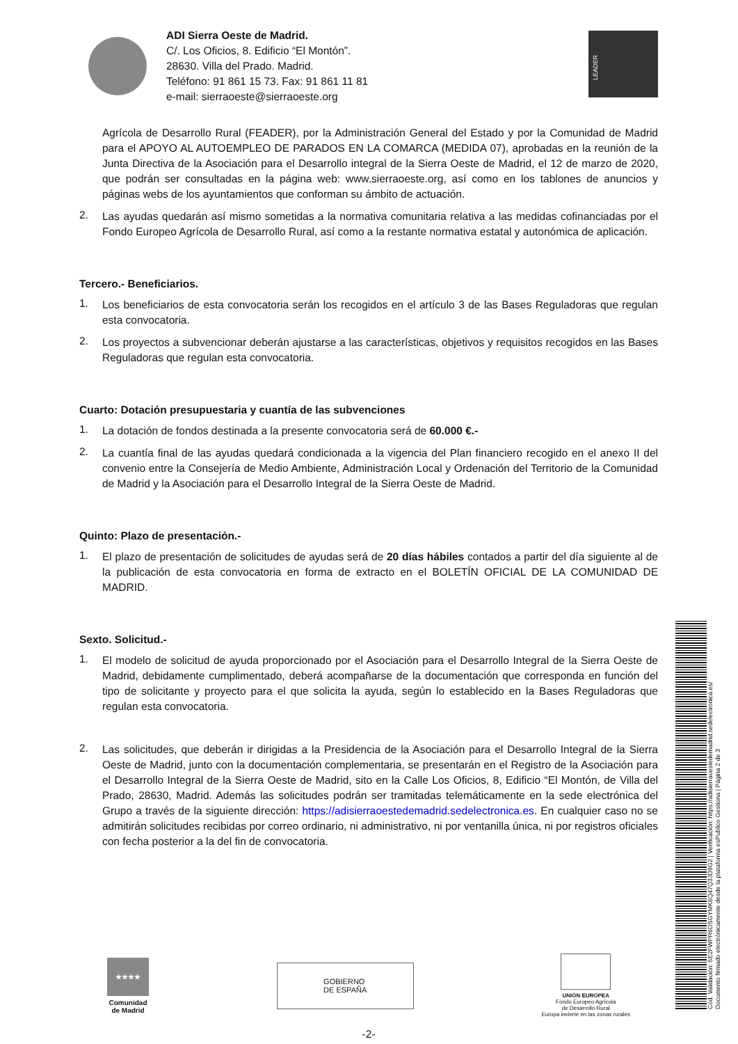ADI Sierra Oeste de Madrid.
C/. Los Oficios, 8. Edificio “El Montón”.
28630. Villa del Prado. Madrid.
Teléfono: 91 861 15 73. Fax: 91 861 11 81
e-mail: sierraoeste@sierraoeste.org
LEADER
Agrícola de Desarrollo Rural (FEADER), por la Administración General del Estado y por la Comunidad de Madrid para el APOYO AL AUTOEMPLEO DE PARADOS EN LA COMARCA (MEDIDA 07), aprobadas en la reunión de la Junta Directiva de la Asociación para el Desarrollo integral de la Sierra Oeste de Madrid, el 12 de marzo de 2020, que podrán ser consultadas en la página web: www.sierraoeste.org, así como en los tablones de anuncios y páginas webs de los ayuntamientos que conforman su ámbito de actuación.
2.
Las ayudas quedarán así mismo sometidas a la normativa comunitaria relativa a las medidas cofinanciadas por el Fondo Europeo Agrícola de Desarrollo Rural, así como a la restante normativa estatal y autonómica de aplicación.
Tercero.- Beneficiarios.
1.
Los beneficiarios de esta convocatoria serán los recogidos en el artículo 3 de las Bases Reguladoras que regulan esta convocatoria.
2.
Los proyectos a subvencionar deberán ajustarse a las características, objetivos y requisitos recogidos en las Bases Reguladoras que regulan esta convocatoria.
Cuarto: Dotación presupuestaria y cuantía de las subvenciones
1.
La dotación de fondos destinada a la presente convocatoria será de 60.000 €.-
2.
La cuantía final de las ayudas quedará condicionada a la vigencia del Plan financiero recogido en el anexo II del convenio entre la Consejería de Medio Ambiente, Administración Local y Ordenación del Territorio de la Comunidad de Madrid y la Asociación para el Desarrollo Integral de la Sierra Oeste de Madrid.
Quinto: Plazo de presentación.-
1.
El plazo de presentación de solicitudes de ayudas será de 20 días hábiles contados a partir del día siguiente al de la publicación de esta convocatoria en forma de extracto en el BOLETÍN OFICIAL DE LA COMUNIDAD DE MADRID.
Sexto. Solicitud.-
1.
El modelo de solicitud de ayuda proporcionado por el Asociación para el Desarrollo Integral de la Sierra Oeste de Madrid, debidamente cumplimentado, deberá acompañarse de la documentación que corresponda en función del tipo de solicitante y proyecto para el que solicita la ayuda, según lo establecido en la Bases Reguladoras que regulan esta convocatoria.
2.
Las solicitudes, que deberán ir dirigidas a la Presidencia de la Asociación para el Desarrollo Integral de la Sierra Oeste de Madrid, junto con la documentación complementaria, se presentarán en el Registro de la Asociación para el Desarrollo Integral de la Sierra Oeste de Madrid, sito en la Calle Los Oficios, 8, Edificio “El Montón, de Villa del Prado, 28630, Madrid. Además las solicitudes podrán ser tramitadas telemáticamente en la sede electrónica del Grupo a través de la siguiente dirección: https://adisierraoestedemadrid.sedelectronica.es. En cualquier caso no se admitirán solicitudes recibidas por correo ordinario, ni administrativo, ni por ventanilla única, ni por registros oficiales con fecha posterior a la del fin de convocatoria.
★★★★
Comunidad
de Madrid
GOBIERNO
DE ESPAÑA
UNIÓN EUROPEA
Fondo Europeo Agrícola
de Desarrollo Rural
Europa invierte en las zonas rurales
-2-
Cód. Validación: 5E2FWPR6DSGYMK6Q47Q3JD9G2 | Verificación: https://adisierraoestedemadrid.sedelectronica.es/
Documento firmado electrónicamente desde la plataforma esPublico Gestiona | Página 2 de 3